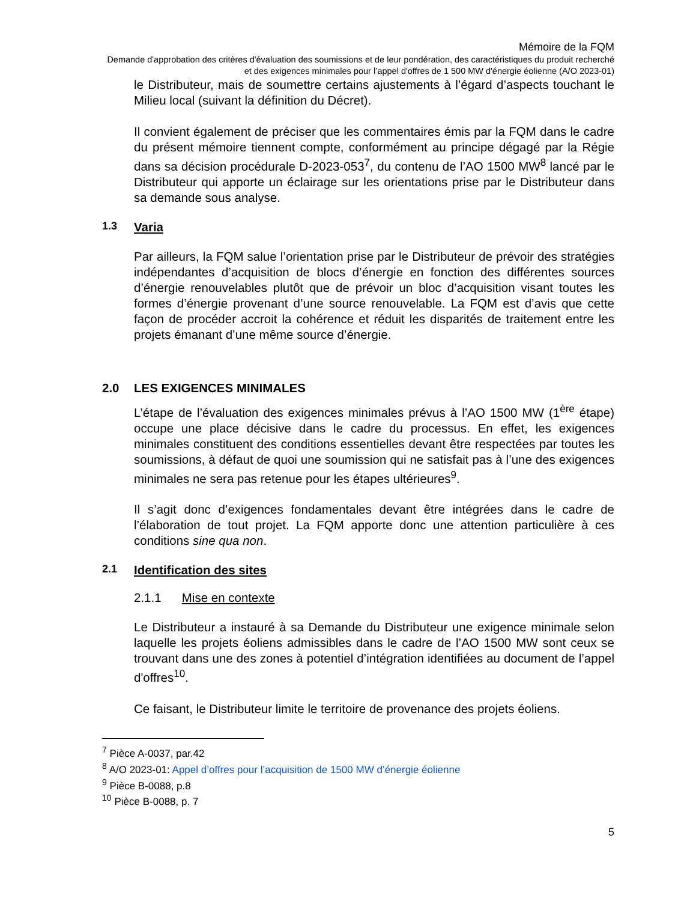Mémoire de la FQM
Demande d'approbation des critères d'évaluation des soumissions et de leur pondération, des caractéristiques du produit recherché et des exigences minimales pour l’appel d'offres de 1 500 MW d'énergie éolienne (A/O 2023-01)
le Distributeur, mais de soumettre certains ajustements à l’égard d’aspects touchant le Milieu local (suivant la définition du Décret).
Il convient également de préciser que les commentaires émis par la FQM dans le cadre du présent mémoire tiennent compte, conformément au principe dégagé par la Régie dans sa décision procédurale D-2023-053<sup>7</sup>, du contenu de l’AO 1500 MW<sup>8</sup> lancé par le Distributeur qui apporte un éclairage sur les orientations prise par le Distributeur dans sa demande sous analyse.
1.3 Varia
Par ailleurs, la FQM salue l’orientation prise par le Distributeur de prévoir des stratégies indépendantes d’acquisition de blocs d’énergie en fonction des différentes sources d’énergie renouvelables plutôt que de prévoir un bloc d’acquisition visant toutes les formes d’énergie provenant d’une source renouvelable. La FQM est d’avis que cette façon de procéder accroit la cohérence et réduit les disparités de traitement entre les projets émanant d’une même source d’énergie.
2.0 LES EXIGENCES MINIMALES
L’étape de l’évaluation des exigences minimales prévus à l’AO 1500 MW (1<sup>ère</sup> étape) occupe une place décisive dans le cadre du processus. En effet, les exigences minimales constituent des conditions essentielles devant être respectées par toutes les soumissions, à défaut de quoi une soumission qui ne satisfait pas à l’une des exigences minimales ne sera pas retenue pour les étapes ultérieures<sup>9</sup>.
Il s’agit donc d’exigences fondamentales devant être intégrées dans le cadre de l’élaboration de tout projet. La FQM apporte donc une attention particulière à ces conditions sine qua non.
2.1 Identification des sites
2.1.1 Mise en contexte
Le Distributeur a instauré à sa Demande du Distributeur une exigence minimale selon laquelle les projets éoliens admissibles dans le cadre de l’AO 1500 MW sont ceux se trouvant dans une des zones à potentiel d’intégration identifiées au document de l’appel d'offres<sup>10</sup>.
Ce faisant, le Distributeur limite le territoire de provenance des projets éoliens.
<sup>7</sup> Pièce A-0037, par.42
<sup>8</sup> A/O 2023-01: Appel d’offres pour l’acquisition de 1500 MW d’énergie éolienne
<sup>9</sup> Pièce B-0088, p.8
<sup>10</sup> Pièce B-0088, p. 7
5